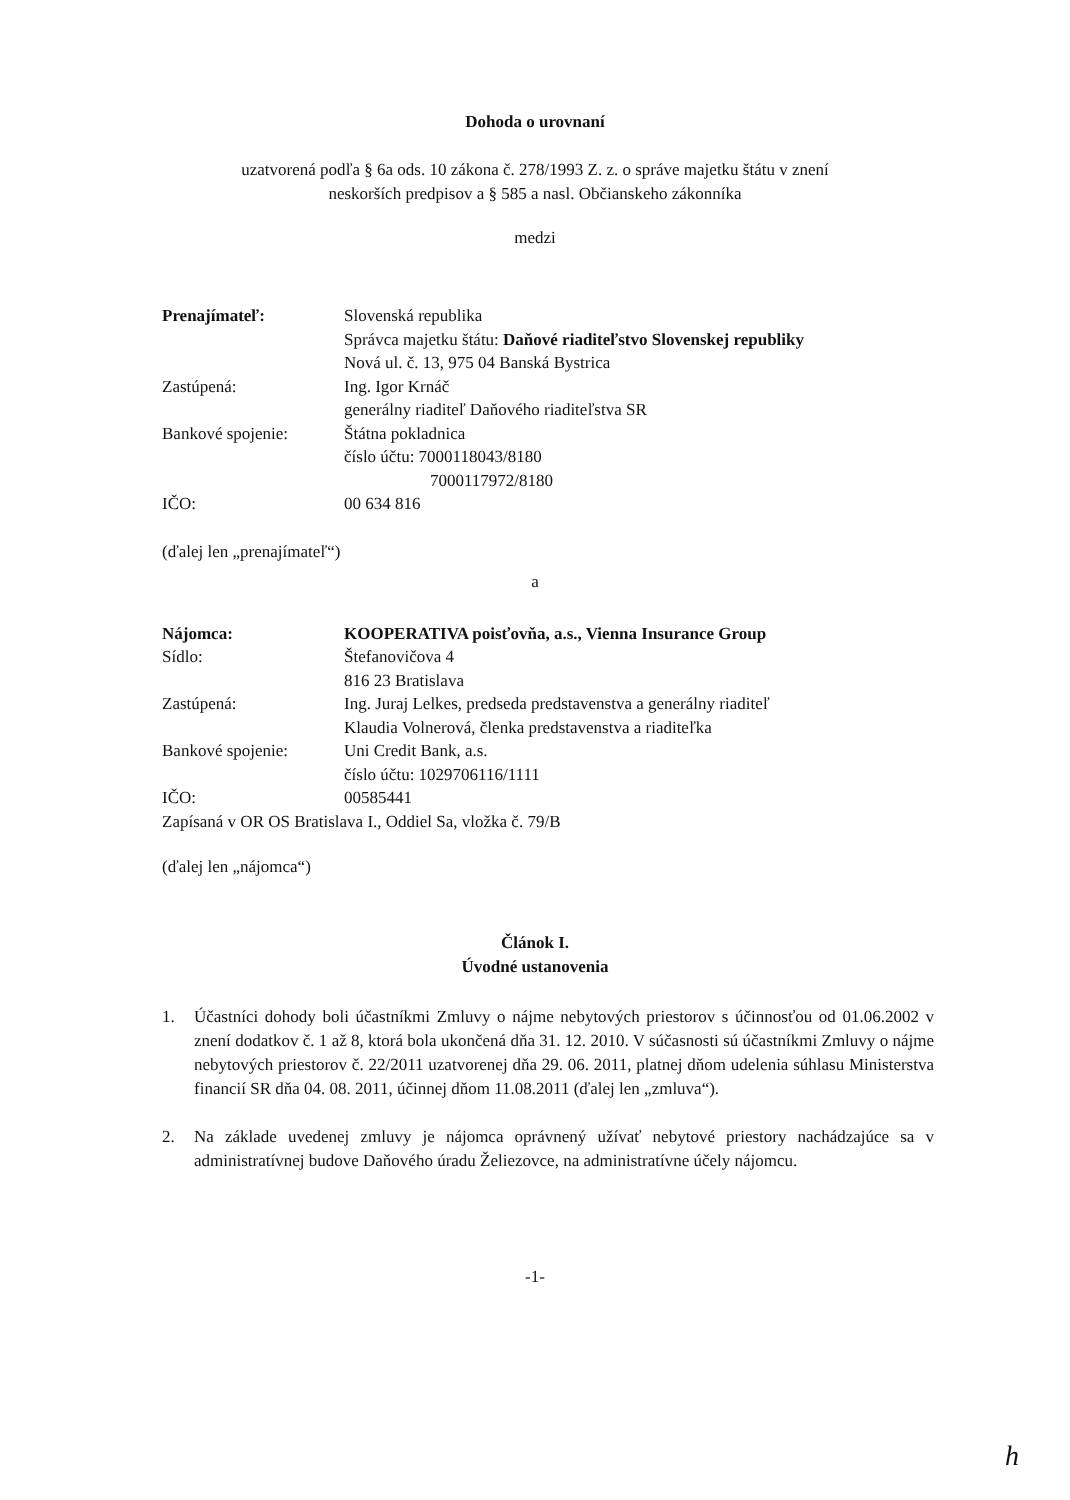Dohoda o urovnaní
uzatvorená podľa § 6a ods. 10 zákona č. 278/1993 Z. z. o správe majetku štátu v znení
neskorších predpisov a § 585 a nasl. Občianskeho zákonníka
medzi
Prenajímateľ: Slovenská republika
Správca majetku štátu: Daňové riaditeľstvo Slovenskej republiky
Nová ul. č. 13, 975 04 Banská Bystrica
Zastúpená: Ing. Igor Krnáč
generálny riaditeľ Daňového riaditeľstva SR
Bankové spojenie: Štátna pokladnica
číslo účtu: 7000118043/8180
7000117972/8180
IČO: 00 634 816
(ďalej len „prenajímateľ“)
a
Nájomca: KOOPERATIVA poisťovňa, a.s., Vienna Insurance Group
Sídlo: Štefanovičova 4
816 23 Bratislava
Zastúpená: Ing. Juraj Lelkes, predseda predstavenstva a generálny riaditeľ
Klaudia Volnerová, členka predstavenstva a riaditeľka
Bankové spojenie: Uni Credit Bank, a.s.
číslo účtu: 1029706116/1111
IČO: 00585441
Zapísaná v OR OS Bratislava I., Oddiel Sa, vložka č. 79/B
(ďalej len „nájomca“)
Článok I.
Úvodné ustanovenia
1. Účastníci dohody boli účastníkmi Zmluvy o nájme nebytových priestorov s účinnosťou od 01.06.2002 v znení dodatkov č. 1 až 8, ktorá bola ukončená dňa 31. 12. 2010. V súčasnosti sú účastníkmi Zmluvy o nájme nebytových priestorov č. 22/2011 uzatvorenej dňa 29. 06. 2011, platnej dňom udelenia súhlasu Ministerstva financií SR dňa 04. 08. 2011, účinnej dňom 11.08.2011 (ďalej len „zmluva“).
2. Na základe uvedenej zmluvy je nájomca oprávnený užívať nebytové priestory nachádzajúce sa v administratívnej budove Daňového úradu Želiezovce, na administratívne účely nájomcu.
-1-
h